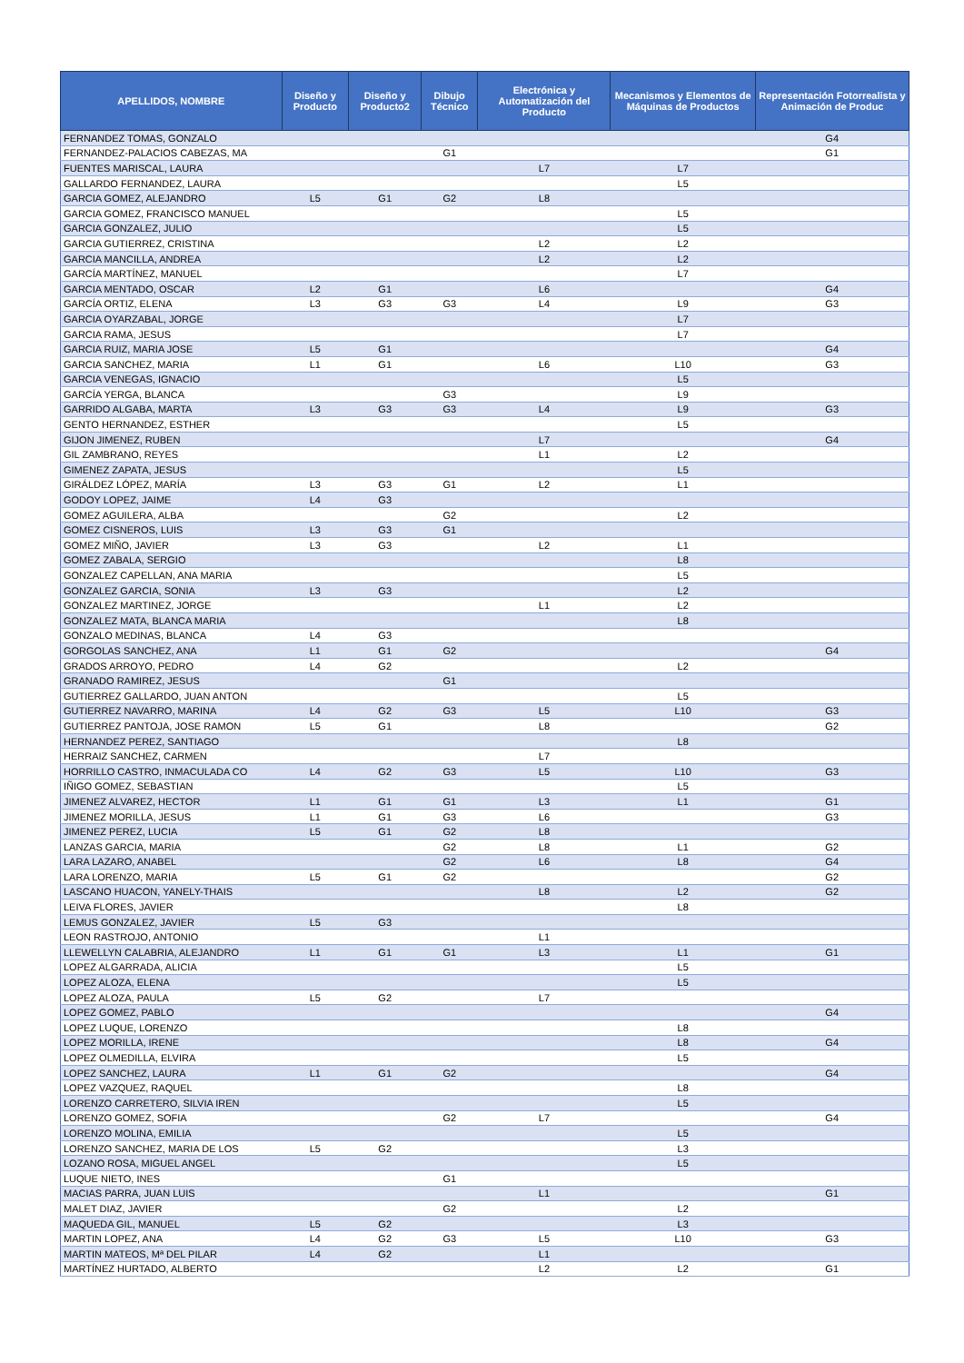| APELLIDOS, NOMBRE | Diseño y Producto | Diseño y Producto2 | Dibujo Técnico | Electrónica y Automatización del Producto | Mecanismos y Elementos de Máquinas de Productos | Representación Fotorrealista y Animación de Produc |
| --- | --- | --- | --- | --- | --- | --- |
| FERNANDEZ TOMAS, GONZALO | | | | | | G4 |
| FERNANDEZ-PALACIOS CABEZAS, MA | | | G1 | | | G1 |
| FUENTES MARISCAL, LAURA | | | | L7 | L7 | |
| GALLARDO FERNANDEZ, LAURA | | | | | L5 | |
| GARCIA GOMEZ, ALEJANDRO | L5 | G1 | G2 | L8 | | |
| GARCIA GOMEZ, FRANCISCO MANUEL | | | | | L5 | |
| GARCIA GONZALEZ, JULIO | | | | | L5 | |
| GARCIA GUTIERREZ, CRISTINA | | | | L2 | L2 | |
| GARCIA MANCILLA, ANDREA | | | | L2 | L2 | |
| GARCÍA MARTÍNEZ, MANUEL | | | | | L7 | |
| GARCIA MENTADO, OSCAR | L2 | G1 | | L6 | | G4 |
| GARCÍA ORTIZ, ELENA | L3 | G3 | G3 | L4 | L9 | G3 |
| GARCIA OYARZABAL, JORGE | | | | | L7 | |
| GARCIA RAMA, JESUS | | | | | L7 | |
| GARCIA RUIZ, MARIA JOSE | L5 | G1 | | | | G4 |
| GARCIA SANCHEZ, MARIA | L1 | G1 | | L6 | L10 | G3 |
| GARCIA VENEGAS, IGNACIO | | | | | L5 | |
| GARCÍA YERGA, BLANCA | | | G3 | | L9 | |
| GARRIDO ALGABA, MARTA | L3 | G3 | G3 | L4 | L9 | G3 |
| GENTO HERNANDEZ, ESTHER | | | | | L5 | |
| GIJON JIMENEZ, RUBEN | | | | L7 | | G4 |
| GIL ZAMBRANO, REYES | | | | L1 | L2 | |
| GIMENEZ ZAPATA, JESUS | | | | | L5 | |
| GIRÁLDEZ LÓPEZ, MARÍA | L3 | G3 | G1 | L2 | L1 | |
| GODOY LOPEZ, JAIME | L4 | G3 | | | | |
| GOMEZ AGUILERA, ALBA | | | G2 | | L2 | |
| GOMEZ CISNEROS, LUIS | L3 | G3 | G1 | | | |
| GOMEZ MIÑO, JAVIER | L3 | G3 | | L2 | L1 | |
| GOMEZ ZABALA, SERGIO | | | | | L8 | |
| GONZALEZ CAPELLAN, ANA MARIA | | | | | L5 | |
| GONZALEZ GARCIA, SONIA | L3 | G3 | | | L2 | |
| GONZALEZ MARTINEZ, JORGE | | | | L1 | L2 | |
| GONZALEZ MATA, BLANCA MARIA | | | | | L8 | |
| GONZALO MEDINAS, BLANCA | L4 | G3 | | | | |
| GORGOLAS SANCHEZ, ANA | L1 | G1 | G2 | | | G4 |
| GRADOS ARROYO, PEDRO | L4 | G2 | | | L2 | |
| GRANADO RAMIREZ, JESUS | | | G1 | | | |
| GUTIERREZ GALLARDO, JUAN ANTON | | | | | L5 | |
| GUTIERREZ NAVARRO, MARINA | L4 | G2 | G3 | L5 | L10 | G3 |
| GUTIERREZ PANTOJA, JOSE RAMON | L5 | G1 | | L8 | | G2 |
| HERNANDEZ PEREZ, SANTIAGO | | | | | L8 | |
| HERRAIZ SANCHEZ, CARMEN | | | | L7 | | |
| HORRILLO CASTRO, INMACULADA CO | L4 | G2 | G3 | L5 | L10 | G3 |
| IÑIGO GOMEZ, SEBASTIAN | | | | | L5 | |
| JIMENEZ ALVAREZ, HECTOR | L1 | G1 | G1 | L3 | L1 | G1 |
| JIMENEZ MORILLA, JESUS | L1 | G1 | G3 | L6 | | G3 |
| JIMENEZ PEREZ, LUCIA | L5 | G1 | G2 | L8 | | |
| LANZAS GARCIA, MARIA | | | G2 | L8 | L1 | G2 |
| LARA LAZARO, ANABEL | | | G2 | L6 | L8 | G4 |
| LARA LORENZO, MARIA | L5 | G1 | G2 | | | G2 |
| LASCANO HUACON, YANELY-THAIS | | | | L8 | L2 | G2 |
| LEIVA FLORES, JAVIER | | | | | L8 | |
| LEMUS GONZALEZ, JAVIER | L5 | G3 | | | | |
| LEON RASTROJO, ANTONIO | | | | L1 | | |
| LLEWELLYN CALABRIA, ALEJANDRO | L1 | G1 | G1 | L3 | L1 | G1 |
| LOPEZ ALGARRADA, ALICIA | | | | | L5 | |
| LOPEZ ALOZA, ELENA | | | | | L5 | |
| LOPEZ ALOZA, PAULA | L5 | G2 | | L7 | | |
| LOPEZ GOMEZ, PABLO | | | | | | G4 |
| LOPEZ LUQUE, LORENZO | | | | | L8 | |
| LOPEZ MORILLA, IRENE | | | | | L8 | G4 |
| LOPEZ OLMEDILLA, ELVIRA | | | | | L5 | |
| LOPEZ SANCHEZ, LAURA | L1 | G1 | G2 | | | G4 |
| LOPEZ VAZQUEZ, RAQUEL | | | | | L8 | |
| LORENZO CARRETERO, SILVIA IREN | | | | | L5 | |
| LORENZO GOMEZ, SOFIA | | | G2 | L7 | | G4 |
| LORENZO MOLINA, EMILIA | | | | | L5 | |
| LORENZO SANCHEZ, MARIA DE LOS | L5 | G2 | | | L3 | |
| LOZANO ROSA, MIGUEL ANGEL | | | | | L5 | |
| LUQUE NIETO, INES | | | G1 | | | |
| MACIAS PARRA, JUAN LUIS | | | | L1 | | G1 |
| MALET DIAZ, JAVIER | | | G2 | | L2 | |
| MAQUEDA GIL, MANUEL | L5 | G2 | | | L3 | |
| MARTIN LOPEZ, ANA | L4 | G2 | G3 | L5 | L10 | G3 |
| MARTIN MATEOS, Mª DEL PILAR | L4 | G2 | | L1 | | |
| MARTÍNEZ HURTADO, ALBERTO | | | | L2 | L2 | G1 |